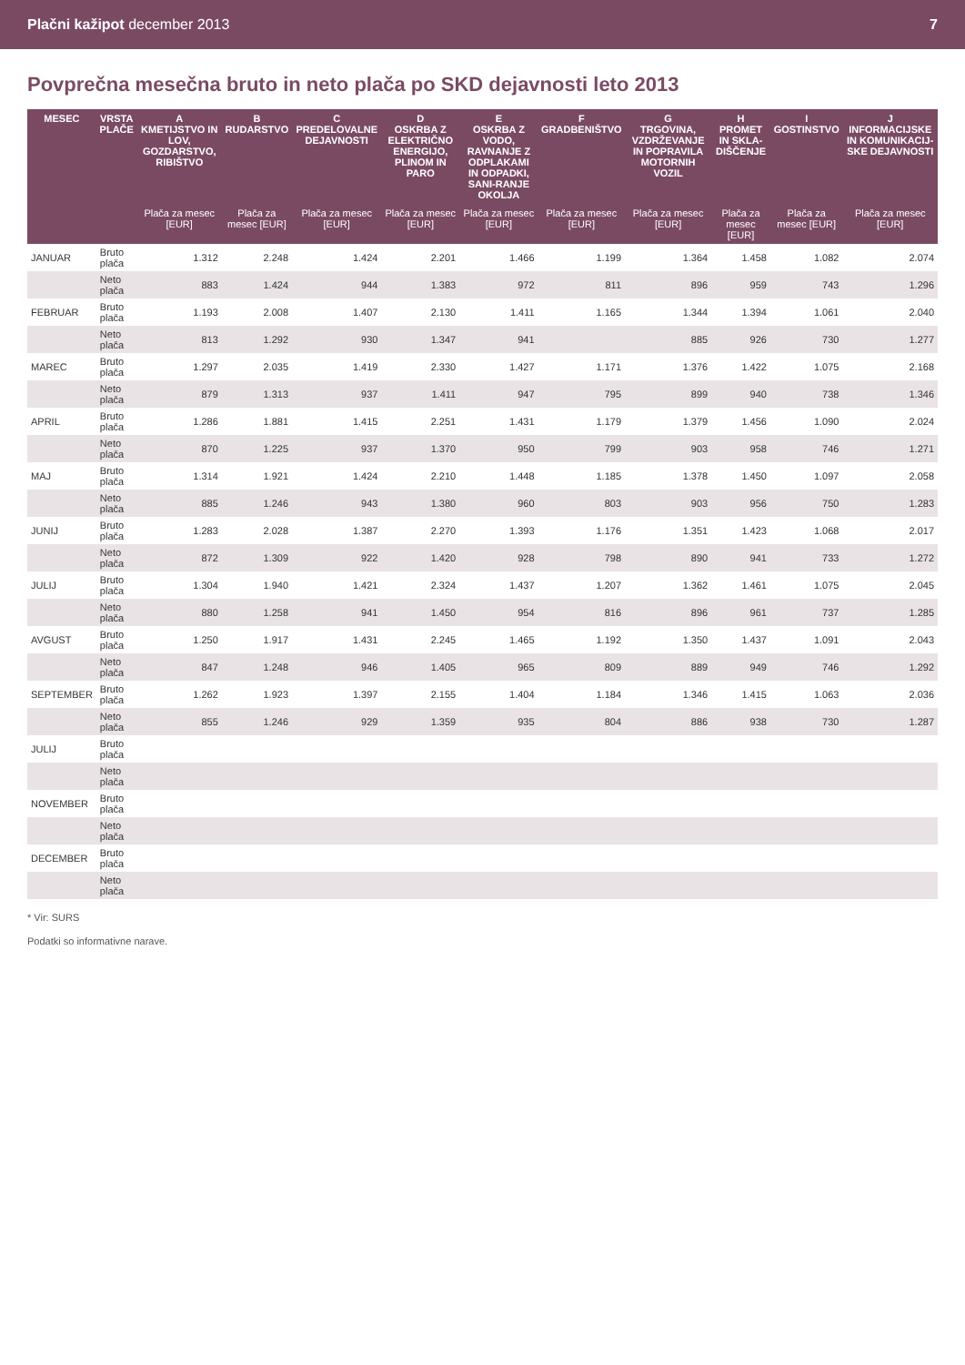Plačni kažipot december 2013 7
Povprečna mesečna bruto in neto plača po SKD dejavnosti leto 2013
| MESEC | VRSTA PLAČE | A KMETIJSTVO IN LOV, GOZDARSTVO, RIBIŠTVO | B RUDARSTVO | C PREDELOVALNE DEJAVNOSTI | D OSKRBA Z ELEKTRIČNO ENERGIJO, PLINOM IN PARO | E OSKRBA Z VODO, RAVNANJE Z ODPLAKAMI IN ODPADKI, SANI-RANJE OKOLJA | F GRADBENIŠTVO | G TRGOVINA, VZDRŽEVANJE IN POPRAVILA MOTORNIH VOZIL | H PROMET IN SKLA-DIŠČENJE | I GOSTINSTVO | J INFORMACIJSKE IN KOMUNIKACIJ-SKE DEJAVNOSTI |
| --- | --- | --- | --- | --- | --- | --- | --- | --- | --- | --- | --- |
| | | Plača za mesec [EUR] | Plača za mesec [EUR] | Plača za mesec [EUR] | Plača za mesec [EUR] | Plača za mesec [EUR] | Plača za mesec [EUR] | Plača za mesec [EUR] | Plača za mesec [EUR] | Plača za mesec [EUR] | Plača za mesec [EUR] |
| JANUAR | Bruto plača | 1.312 | 2.248 | 1.424 | 2.201 | 1.466 | 1.199 | 1.364 | 1.458 | 1.082 | 2.074 |
| | Neto plača | 883 | 1.424 | 944 | 1.383 | 972 | 811 | 896 | 959 | 743 | 1.296 |
| FEBRUAR | Bruto plača | 1.193 | 2.008 | 1.407 | 2.130 | 1.411 | 1.165 | 1.344 | 1.394 | 1.061 | 2.040 |
| | Neto plača | 813 | 1.292 | 930 | 1.347 | 941 | | 885 | 926 | 730 | 1.277 |
| MAREC | Bruto plača | 1.297 | 2.035 | 1.419 | 2.330 | 1.427 | 1.171 | 1.376 | 1.422 | 1.075 | 2.168 |
| | Neto plača | 879 | 1.313 | 937 | 1.411 | 947 | 795 | 899 | 940 | 738 | 1.346 |
| APRIL | Bruto plača | 1.286 | 1.881 | 1.415 | 2.251 | 1.431 | 1.179 | 1.379 | 1.456 | 1.090 | 2.024 |
| | Neto plača | 870 | 1.225 | 937 | 1.370 | 950 | 799 | 903 | 958 | 746 | 1.271 |
| MAJ | Bruto plača | 1.314 | 1.921 | 1.424 | 2.210 | 1.448 | 1.185 | 1.378 | 1.450 | 1.097 | 2.058 |
| | Neto plača | 885 | 1.246 | 943 | 1.380 | 960 | 803 | 903 | 956 | 750 | 1.283 |
| JUNIJ | Bruto plača | 1.283 | 2.028 | 1.387 | 2.270 | 1.393 | 1.176 | 1.351 | 1.423 | 1.068 | 2.017 |
| | Neto plača | 872 | 1.309 | 922 | 1.420 | 928 | 798 | 890 | 941 | 733 | 1.272 |
| JULIJ | Bruto plača | 1.304 | 1.940 | 1.421 | 2.324 | 1.437 | 1.207 | 1.362 | 1.461 | 1.075 | 2.045 |
| | Neto plača | 880 | 1.258 | 941 | 1.450 | 954 | 816 | 896 | 961 | 737 | 1.285 |
| AVGUST | Bruto plača | 1.250 | 1.917 | 1.431 | 2.245 | 1.465 | 1.192 | 1.350 | 1.437 | 1.091 | 2.043 |
| | Neto plača | 847 | 1.248 | 946 | 1.405 | 965 | 809 | 889 | 949 | 746 | 1.292 |
| SEPTEMBER | Bruto plača | 1.262 | 1.923 | 1.397 | 2.155 | 1.404 | 1.184 | 1.346 | 1.415 | 1.063 | 2.036 |
| | Neto plača | 855 | 1.246 | 929 | 1.359 | 935 | 804 | 886 | 938 | 730 | 1.287 |
| JULIJ | Bruto plača | | | | | | | | | | |
| | Neto plača | | | | | | | | | | |
| NOVEMBER | Bruto plača | | | | | | | | | | |
| | Neto plača | | | | | | | | | | |
| DECEMBER | Bruto plača | | | | | | | | | | |
| | Neto plača | | | | | | | | | | |
* Vir: SURS
Podatki so informativne narave.